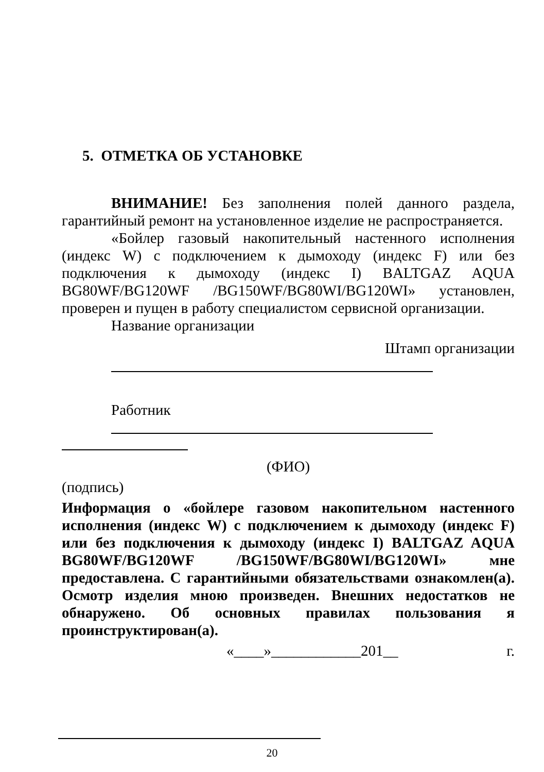5. ОТМЕТКА ОБ УСТАНОВКЕ
ВНИМАНИЕ! Без заполнения полей данного раздела, гарантийный ремонт на установленное изделие не распространяется.
«Бойлер газовый накопительный настенного исполнения (индекс W) с подключением к дымоходу (индекс F) или без подключения к дымоходу (индекс I) BALTGAZ AQUA BG80WF/BG120WF /BG150WF/BG80WI/BG120WI» установлен, проверен и пущен в работу специалистом сервисной организации.
Название организации
Штамп организации
Работник
(ФИО)
(подпись)
Информация о «бойлере газовом накопительном настенного исполнения (индекс W) с подключением к дымоходу (индекс F) или без подключения к дымоходу (индекс I) BALTGAZ AQUA BG80WF/BG120WF /BG150WF/BG80WI/BG120WI» мне предоставлена. С гарантийными обязательствами ознакомлен(а). Осмотр изделия мною произведен. Внешних недостатков не обнаружено. Об основных правилах пользования я проинструктирован(а).
«____»____________201__ г.
20